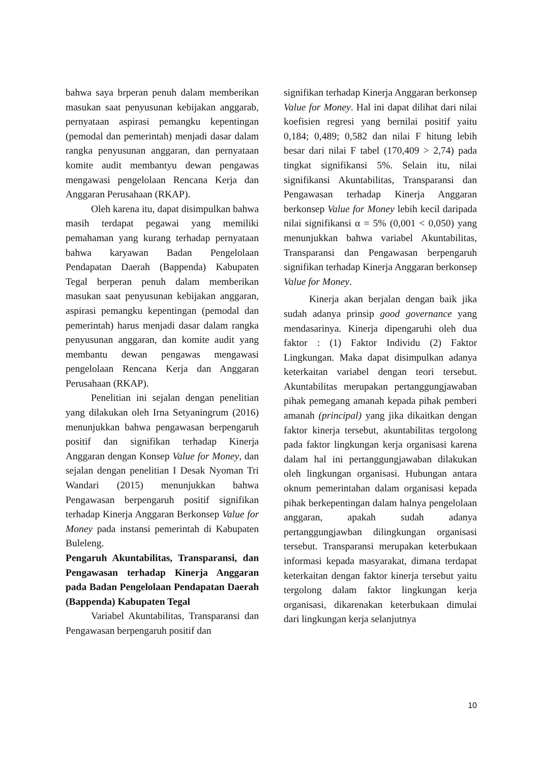bahwa saya brperan penuh dalam memberikan masukan saat penyusunan kebijakan anggarab, pernyataan aspirasi pemangku kepentingan (pemodal dan pemerintah) menjadi dasar dalam rangka penyusunan anggaran, dan pernyataan komite audit membantyu dewan pengawas mengawasi pengelolaan Rencana Kerja dan Anggaran Perusahaan (RKAP).
Oleh karena itu, dapat disimpulkan bahwa masih terdapat pegawai yang memiliki pemahaman yang kurang terhadap pernyataan bahwa karyawan Badan Pengelolaan Pendapatan Daerah (Bappenda) Kabupaten Tegal berperan penuh dalam memberikan masukan saat penyusunan kebijakan anggaran, aspirasi pemangku kepentingan (pemodal dan pemerintah) harus menjadi dasar dalam rangka penyusunan anggaran, dan komite audit yang membantu dewan pengawas mengawasi pengelolaan Rencana Kerja dan Anggaran Perusahaan (RKAP).
Penelitian ini sejalan dengan penelitian yang dilakukan oleh Irna Setyaningrum (2016) menunjukkan bahwa pengawasan berpengaruh positif dan signifikan terhadap Kinerja Anggaran dengan Konsep Value for Money, dan sejalan dengan penelitian I Desak Nyoman Tri Wandari (2015) menunjukkan bahwa Pengawasan berpengaruh positif signifikan terhadap Kinerja Anggaran Berkonsep Value for Money pada instansi pemerintah di Kabupaten Buleleng.
Pengaruh Akuntabilitas, Transparansi, dan Pengawasan terhadap Kinerja Anggaran pada Badan Pengelolaan Pendapatan Daerah (Bappenda) Kabupaten Tegal
Variabel Akuntabilitas, Transparansi dan Pengawasan berpengaruh positif dan
signifikan terhadap Kinerja Anggaran berkonsep Value for Money. Hal ini dapat dilihat dari nilai koefisien regresi yang bernilai positif yaitu 0,184; 0,489; 0,582 dan nilai F hitung lebih besar dari nilai F tabel (170,409 > 2,74) pada tingkat signifikansi 5%. Selain itu, nilai signifikansi Akuntabilitas, Transparansi dan Pengawasan terhadap Kinerja Anggaran berkonsep Value for Money lebih kecil daripada nilai signifikansi α = 5% (0,001 < 0,050) yang menunjukkan bahwa variabel Akuntabilitas, Transparansi dan Pengawasan berpengaruh signifikan terhadap Kinerja Anggaran berkonsep Value for Money.
Kinerja akan berjalan dengan baik jika sudah adanya prinsip good governance yang mendasarinya. Kinerja dipengaruhi oleh dua faktor : (1) Faktor Individu (2) Faktor Lingkungan. Maka dapat disimpulkan adanya keterkaitan variabel dengan teori tersebut. Akuntabilitas merupakan pertanggungjawaban pihak pemegang amanah kepada pihak pemberi amanah (principal) yang jika dikaitkan dengan faktor kinerja tersebut, akuntabilitas tergolong pada faktor lingkungan kerja organisasi karena dalam hal ini pertanggungjawaban dilakukan oleh lingkungan organisasi. Hubungan antara oknum pemerintahan dalam organisasi kepada pihak berkepentingan dalam halnya pengelolaan anggaran, apakah sudah adanya pertanggungjawban dilingkungan organisasi tersebut. Transparansi merupakan keterbukaan informasi kepada masyarakat, dimana terdapat keterkaitan dengan faktor kinerja tersebut yaitu tergolong dalam faktor lingkungan kerja organisasi, dikarenakan keterbukaan dimulai dari lingkungan kerja selanjutnya
10